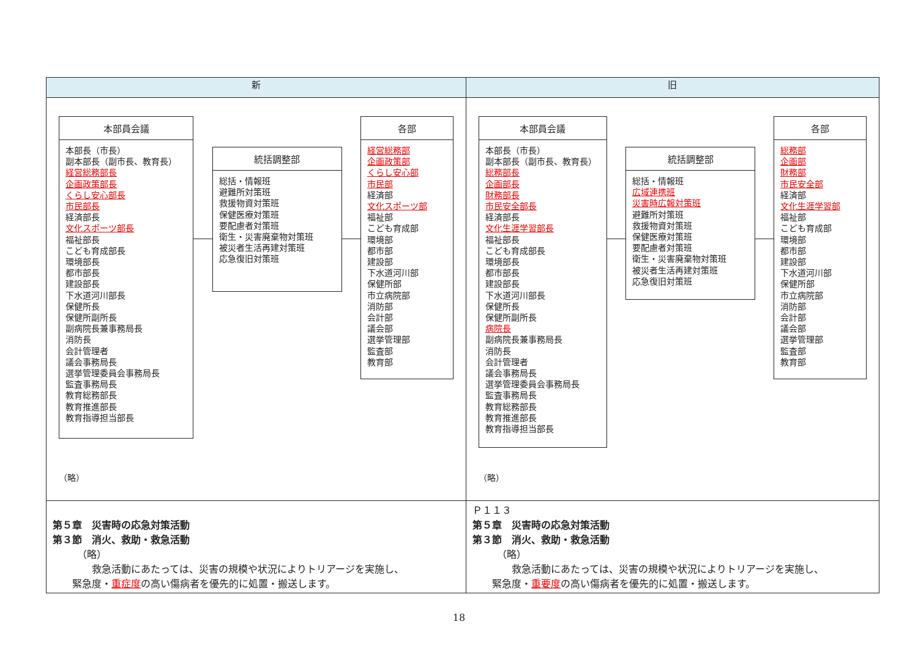| 新 | 旧 |
| --- | --- |
| 本部員会議 本部長（市長） 副本部長（副市長、教育長） 経営総務部長 企画政策部長 くらし安心部長 市民部長 経済部長 文化スポーツ部長 福祉部長 こども育成部長 環境部長 都市部長 建設部長 下水道河川部長 保健所長 保健所副所長 副病院長兼事務局長 消防長 会計管理者 議会事務局長 選挙管理委員会事務局長 監査事務局長 教育総務部長 教育推進部長 教育指導担当部長 統括調整部 総括・情報班 避難所対策班 救援物資対策班 保健医療対策班 要配慮者対策班 衛生・災害廃棄物対策班 被災者生活再建対策班 応急復旧対策班 各部 経営総務部 企画政策部 くらし安心部 市民部 経済部 文化スポーツ部 福祉部 こども育成部 環境部 都市部 建設部 下水道河川部 保健所部 市立病院部 消防部 会計部 議会部 選挙管理部 監査部 教育部 （略） | 本部員会議 本部長（市長） 副本部長（副市長、教育長） 総務部長 企画部長 財務部長 市民安全部長 経済部長 文化生涯学習部長 福祉部長 こども育成部長 環境部長 都市部長 建設部長 下水道河川部長 保健所長 保健所副所長 病院長 副病院長兼事務局長 消防長 会計管理者 議会事務局長 選挙管理委員会事務局長 監査事務局長 教育総務部長 教育推進部長 教育指導担当部長 統括調整部 総括・情報班 広域連携班 災害時広報対策班 避難所対策班 救援物資対策班 保健医療対策班 要配慮者対策班 衛生・災害廃棄物対策班 被災者生活再建対策班 応急復旧対策班 各部 総務部 企画部 財務部 市民安全部 経済部 文化生涯学習部 福祉部 こども育成部 環境部 都市部 建設部 下水道河川部 保健所部 市立病院部 消防部 会計部 議会部 選挙管理部 監査部 教育部 （略） |
| 第５章 災害時の応急対策活動 第３節 消火、救助・救急活動 （略） 救急活動にあたっては、災害の規模や状況によりトリアージを実施し、 緊急度・ 重症度 の高い傷病者を優先的に処置・搬送します。 | Ｐ１１３ 第５章 災害時の応急対策活動 第３節 消火、救助・救急活動 （略） 救急活動にあたっては、災害の規模や状況によりトリアージを実施し、 緊急度・ 重要度 の高い傷病者を優先的に処置・搬送します。 |
18